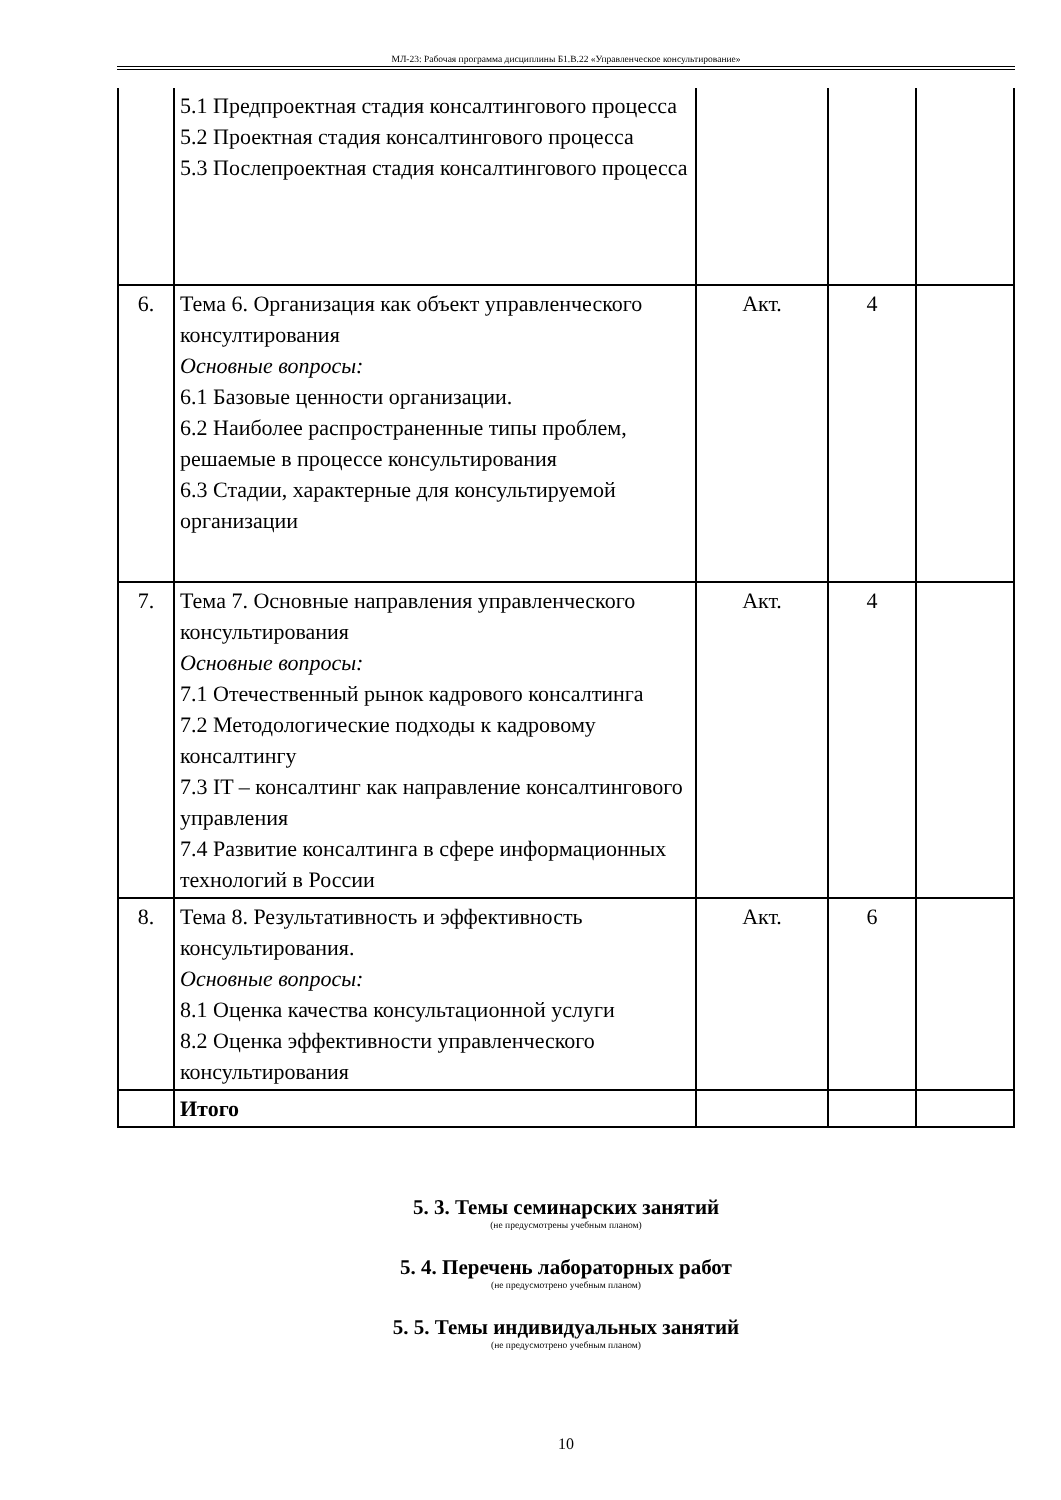МЛ-23: Рабочая программа дисциплины Б1.В.22 «Управленческое консультирование»
| | 5.1 Предпроектная стадия консалтингового процесса 5.2 Проектная стадия консалтингового процесса 5.3 Послепроектная стадия консалтингового процесса | | | |
| 6. | Тема 6. Организация как объект управленческого консултирования Основные вопросы: 6.1 Базовые ценности организации. 6.2 Наиболее распространенные типы проблем, решаемые в процессе консультирования 6.3 Стадии, характерные для консультируемой организации | Акт. | 4 | |
| 7. | Тема 7. Основные направления управленческого консультирования Основные вопросы: 7.1 Отечественный рынок кадрового консалтинга 7.2 Методологические подходы к кадровому консалтингу 7.3 IT – консалтинг как направление консалтингового управления 7.4 Развитие консалтинга в сфере информационных технологий в России | Акт. | 4 | |
| 8. | Тема 8. Результативность и эффективность консультирования. Основные вопросы: 8.1 Оценка качества консультационной услуги 8.2 Оценка эффективности управленческого консультирования | Акт. | 6 | |
| | Итого | | | |
5. 3. Темы семинарских занятий
(не предусмотрены учебным планом)
5. 4. Перечень лабораторных работ
(не предусмотрено учебным планом)
5. 5. Темы индивидуальных занятий
(не предусмотрено учебным планом)
10